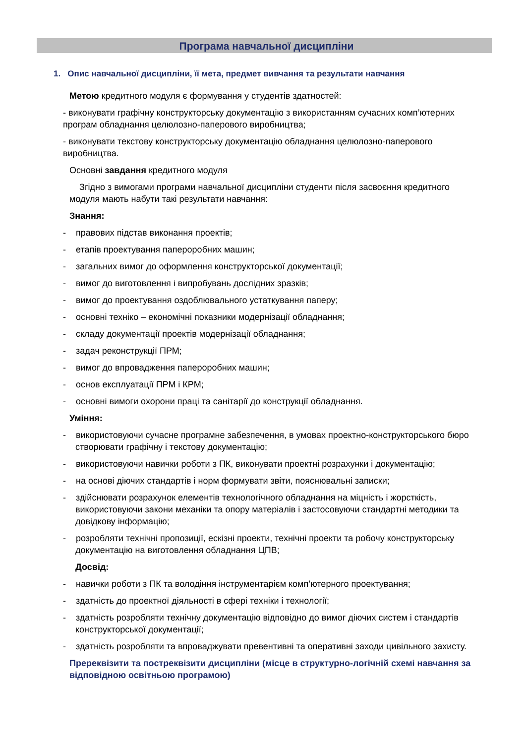Програма навчальної дисципліни
1. Опис навчальної дисципліни, її мета, предмет вивчання та результати навчання
Метою кредитного модуля є формування у студентів здатностей:
- виконувати графічну конструкторську документацію з використанням сучасних комп’ютерних програм обладнання целюлозно-паперового виробництва;
- виконувати текстову конструкторську документацію обладнання целюлозно-паперового виробництва.
Основні завдання кредитного модуля
Згідно з вимогами програми навчальної дисципліни студенти після засвоєння кредитного модуля мають набути такі результати навчання:
Знання:
- правових підстав виконання проектів;
- етапів проектування папероробних машин;
- загальних вимог до оформлення конструкторської документації;
- вимог до виготовлення і випробувань дослідних зразків;
- вимог до проектування оздоблювального устаткування паперу;
- основні техніко – економічні показники модернізації обладнання;
- складу документації проектів модернізації обладнання;
- задач реконструкції ПРМ;
- вимог до впровадження папероробних машин;
- основ експлуатації ПРМ і КРМ;
- основні вимоги охорони праці та санітарії до конструкції обладнання.
Уміння:
- використовуючи сучасне програмне забезпечення, в умовах проектно-конструкторського бюро створювати графічну і текстову документацію;
- використовуючи навички роботи з ПК, виконувати проектні розрахунки і документацію;
- на основі діючих стандартів і норм формувати звіти, пояснювальні записки;
- здійснювати розрахунок елементів технологічного обладнання на міцність і жорсткість, використовуючи закони механіки та опору матеріалів і застосовуючи стандартні методики та довідкову інформацію;
- розробляти технічні пропозиції, ескізні проекти, технічні проекти та робочу конструкторську документацію на виготовлення обладнання ЦПВ;
Досвід:
- навички роботи з ПК та володіння інструментарієм комп’ютерного проектування;
- здатність до проектної діяльності в сфері техніки і технології;
- здатність розробляти технічну документацію відповідно до вимог діючих систем і стандартів конструкторської документації;
- здатність розробляти та впроваджувати превентивні та оперативні заходи цивільного захисту.
Пререквізити та постреквізити дисципліни (місце в структурно-логічній схемі навчання за відповідною освітньою програмою)